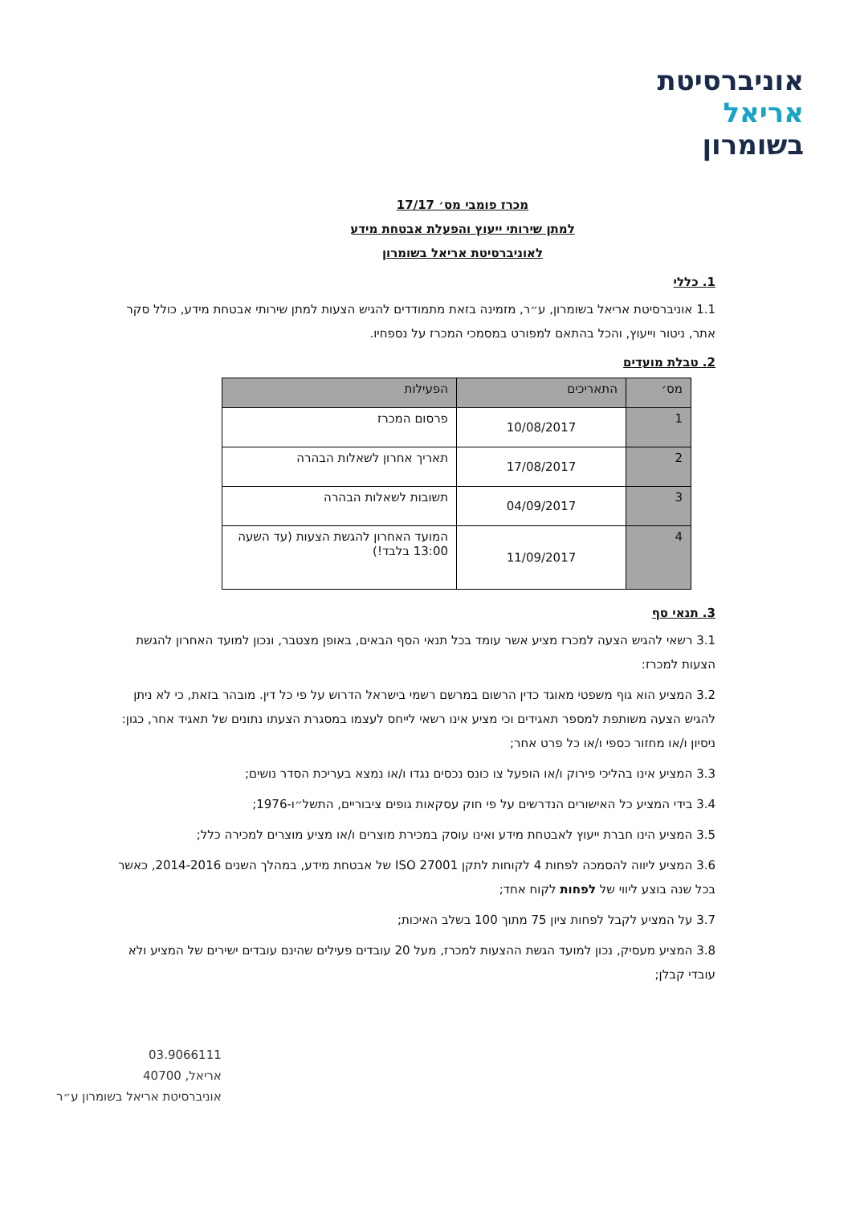אוניברסיטת
אריאל
בשומרון
מכרז פומבי מס׳ 17/17
למתן שירותי ייעוץ והפעלת אבטחת מידע
לאוניברסיטת אריאל בשומרון
1. כללי
1.1 אוניברסיטת אריאל בשומרון, ע״ר, מזמינה בזאת מתמודדים להגיש הצעות למתן שירותי אבטחת מידע, כולל סקר אתר, ניטור וייעוץ, והכל בהתאם למפורט במסמכי המכרז על נספחיו.
2. טבלת מועדים
| מס׳ | התאריכים | הפעילות |
| --- | --- | --- |
| 1 | 10/08/2017 | פרסום המכרז |
| 2 | 17/08/2017 | תאריך אחרון לשאלות הבהרה |
| 3 | 04/09/2017 | תשובות לשאלות הבהרה |
| 4 | 11/09/2017 | המועד האחרון להגשת הצעות (עד השעה 13:00 בלבד!) |
3. תנאי סף
3.1 רשאי להגיש הצעה למכרז מציע אשר עומד בכל תנאי הסף הבאים, באופן מצטבר, ונכון למועד האחרון להגשת הצעות למכרז:
3.2 המציע הוא גוף משפטי מאוגד כדין הרשום במרשם רשמי בישראל הדרוש על פי כל דין. מובהר בזאת, כי לא ניתן להגיש הצעה משותפת למספר תאגידים וכי מציע אינו רשאי לייחס לעצמו במסגרת הצעתו נתונים של תאגיד אחר, כגון: ניסיון ו/או מחזור כספי ו/או כל פרט אחר;
3.3 המציע אינו בהליכי פירוק ו/או הופעל צו כונס נכסים נגדו ו/או נמצא בעריכת הסדר נושים;
3.4 בידי המציע כל האישורים הנדרשים על פי חוק עסקאות גופים ציבוריים, התשל״ו-1976;
3.5 המציע הינו חברת ייעוץ לאבטחת מידע ואינו עוסק במכירת מוצרים ו/או מציע מוצרים למכירה כלל;
3.6 המציע ליווה להסמכה לפחות 4 לקוחות לתקן ISO 27001 של אבטחת מידע, במהלך השנים 2014-2016, כאשר בכל שנה בוצע ליווי של לפחות לקוח אחד;
3.7 על המציע לקבל לפחות ציון 75 מתוך 100 בשלב האיכות;
3.8 המציע מעסיק, נכון למועד הגשת ההצעות למכרז, מעל 20 עובדים פעילים שהינם עובדים ישירים של המציע ולא עובדי קבלן;
03.9066111
אריאל, 40700
אוניברסיטת אריאל בשומרון ע״ר